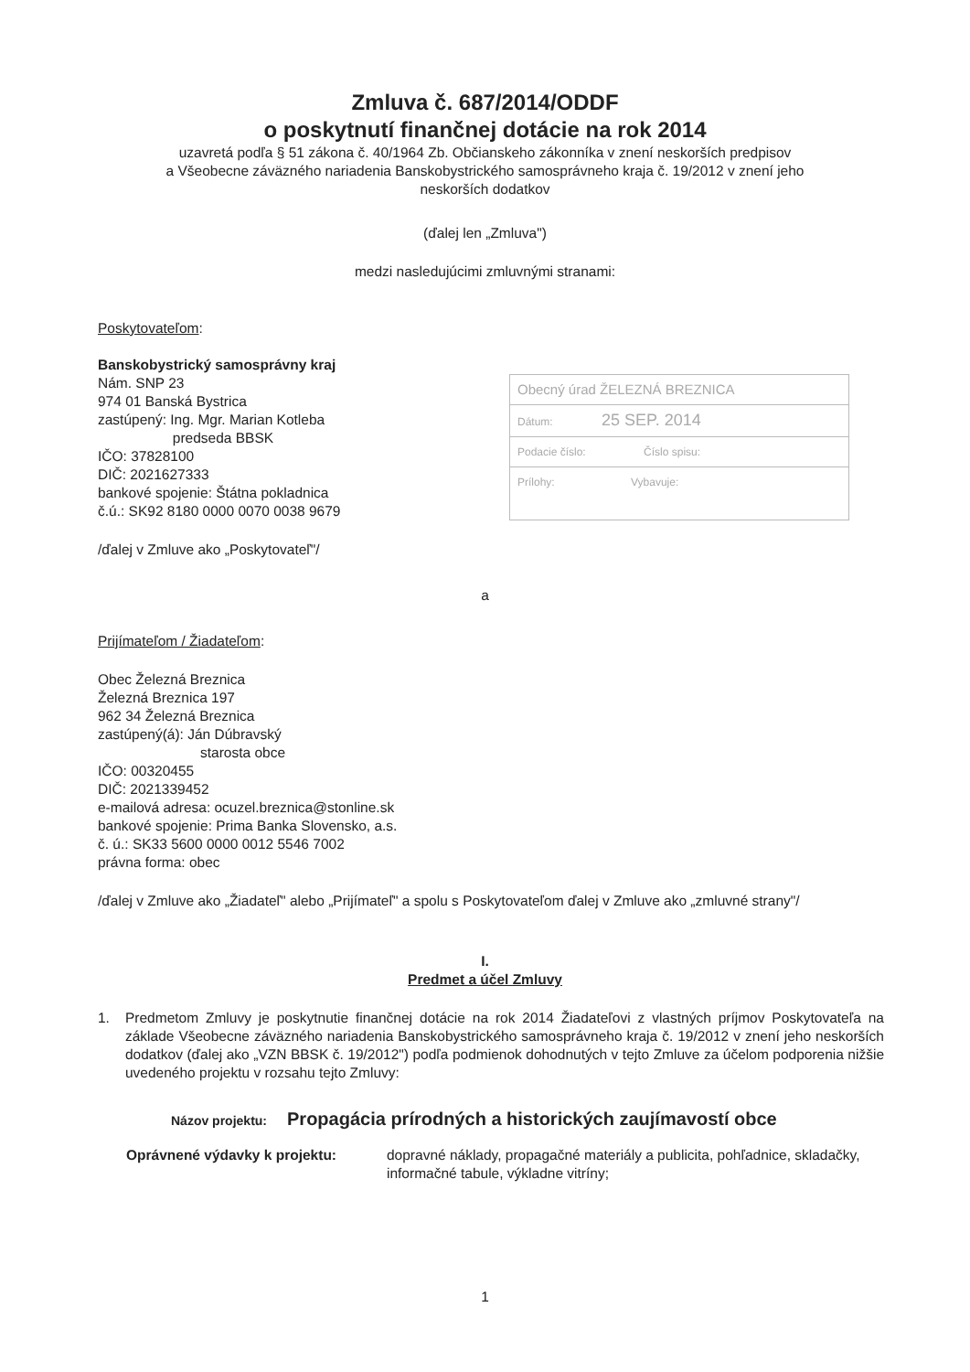Zmluva č. 687/2014/ODDF
o poskytnutí finančnej dotácie na rok 2014
uzavretá podľa § 51 zákona č. 40/1964 Zb. Občianskeho zákonníka v znení neskorších predpisov
a Všeobecne záväzného nariadenia Banskobystrického samosprávneho kraja č. 19/2012 v znení jeho
neskorších dodatkov
(ďalej len „Zmluva")
medzi nasledujúcimi zmluvnými stranami:
Poskytovateľom:
Banskobystrický samosprávny kraj
Nám. SNP 23
974 01 Banská Bystrica
zastúpený: Ing. Mgr. Marian Kotleba
predseda BBSK
IČO: 37828100
DIČ: 2021627333
bankové spojenie: Štátna pokladnica
č.ú.: SK92 8180 0000 0070 0038 9679
Obecný úrad ŽELEZNÁ BREZNICA
Dátum: 25 SEP. 2014
Podacie číslo: Číslo spisu:
Prílohy: Vybavuje:
/ďalej v Zmluve ako „Poskytovateľ"/
a
Prijímateľom / Žiadateľom:
Obec Železná Breznica
Železná Breznica 197
962 34 Železná Breznica
zastúpený(á): Ján Dúbravský
starosta obce
IČO: 00320455
DIČ: 2021339452
e-mailová adresa: ocuzel.breznica@stonline.sk
bankové spojenie: Prima Banka Slovensko, a.s.
č. ú.: SK33 5600 0000 0012 5546 7002
právna forma: obec
/ďalej v Zmluve ako „Žiadateľ" alebo „Prijímateľ" a spolu s Poskytovateľom ďalej v Zmluve ako „zmluvné strany"/
I.
Predmet a účel Zmluvy
1. Predmetom Zmluvy je poskytnutie finančnej dotácie na rok 2014 Žiadateľovi z vlastných príjmov Poskytovateľa na základe Všeobecne záväzného nariadenia Banskobystrického samosprávneho kraja č. 19/2012 v znení jeho neskorších dodatkov (ďalej ako „VZN BBSK č. 19/2012") podľa podmienok dohodnutých v tejto Zmluve za účelom podporenia nižšie uvedeného projektu v rozsahu tejto Zmluvy:
Názov projektu: Propagácia prírodných a historických zaujímavostí obce
Oprávnené výdavky k projektu: dopravné náklady, propagačné materiály a publicita, pohľadnice, skladačky, informačné tabule, výkladne vitríny;
1